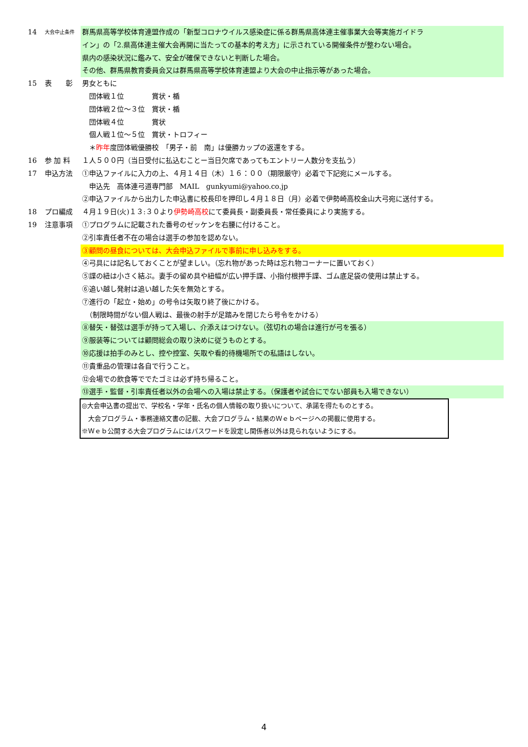14
大会中止条件
群馬県高等学校体育連盟作成の「新型コロナウイルス感染症に係る群馬県高体連主催事業大会等実施ガイドラ
イン」の「2.県高体連主催大会再開に当たっての基本的考え方」に示されている開催条件が整わない場合。
県内の感染状況に鑑みて、安全が確保できないと判断した場合。
その他、群馬県教育委員会又は群馬県高等学校体育連盟より大会の中止指示等があった場合。
15 表　　彰 男女ともに
　団体戦１位　　　　賞状・楯
　団体戦２位～３位　賞状・楯
　団体戦４位　　　　賞状
　個人戦１位～５位　賞状・トロフィー
　＊昨年度団体戦優勝校　「男子・前　南」は優勝カップの返還をする。
16 参 加 料 １人５００円（当日受付に払込むことー当日欠席であってもエントリー人数分を支払う）
17 申込方法 ①申込ファイルに入力の上、４月１４日（木）１６：００（期限厳守）必着で下記宛にメールする。
　申込先　高体連弓道専門部　MAIL　gunkyumi@yahoo.co.jp
②申込ファイルから出力した申込書に校長印を押印し４月１８日（月）必着で伊勢崎高校金山大弓宛に送付する。
18 プロ編成 ４月１９日(火)１３:３０より伊勢崎高校にて委員長・副委員長・常任委員により実施する。
19 注意事項 ①プログラムに記載された番号のゼッケンを右腰に付けること。
②引率責任者不在の場合は選手の参加を認めない。
③顧問の昼食については、大会申込ファイルで事前に申し込みをする。
④弓具には記名しておくことが望ましい。（忘れ物があった時は忘れ物コーナーに置いておく）
⑤諜の紐は小さく結ぶ。妻手の留め具や紐幅が広い押手諜、小指付根押手諜、ゴム底足袋の使用は禁止する。
⑥追い越し発射は追い越した矢を無効とする。
⑦進行の「起立・始め」の号令は矢取り終了後にかける。
　（制限時間がない個人戦は、最後の射手が足踏みを閉じたら号令をかける）
⑧替矢・替弦は選手が持って入場し、介添えはつけない。（弦切れの場合は進行が弓を張る）
⑨服装等については顧問総会の取り決めに従うものとする。
⑩応援は拍手のみとし、控や控室、矢取や看的待機場所での私語はしない。
⑪貴重品の管理は各自で行うこと。
⑫会場での飲食等ででたゴミは必ず持ち帰ること。
⑬選手・監督・引率責任者以外の会場への入場は禁止する。（保護者や試合にでない部員も入場できない）
◎大会申込書の提出で、学校名・学年・氏名の個人情報の取り扱いについて、承諾を得たものとする。
　大会プログラム・事務連絡文書の記載、大会プログラム・結果のＷｅｂページへの掲載に使用する。
※Ｗｅｂ公開する大会プログラムにはパスワードを設定し関係者以外は見られないようにする。
4